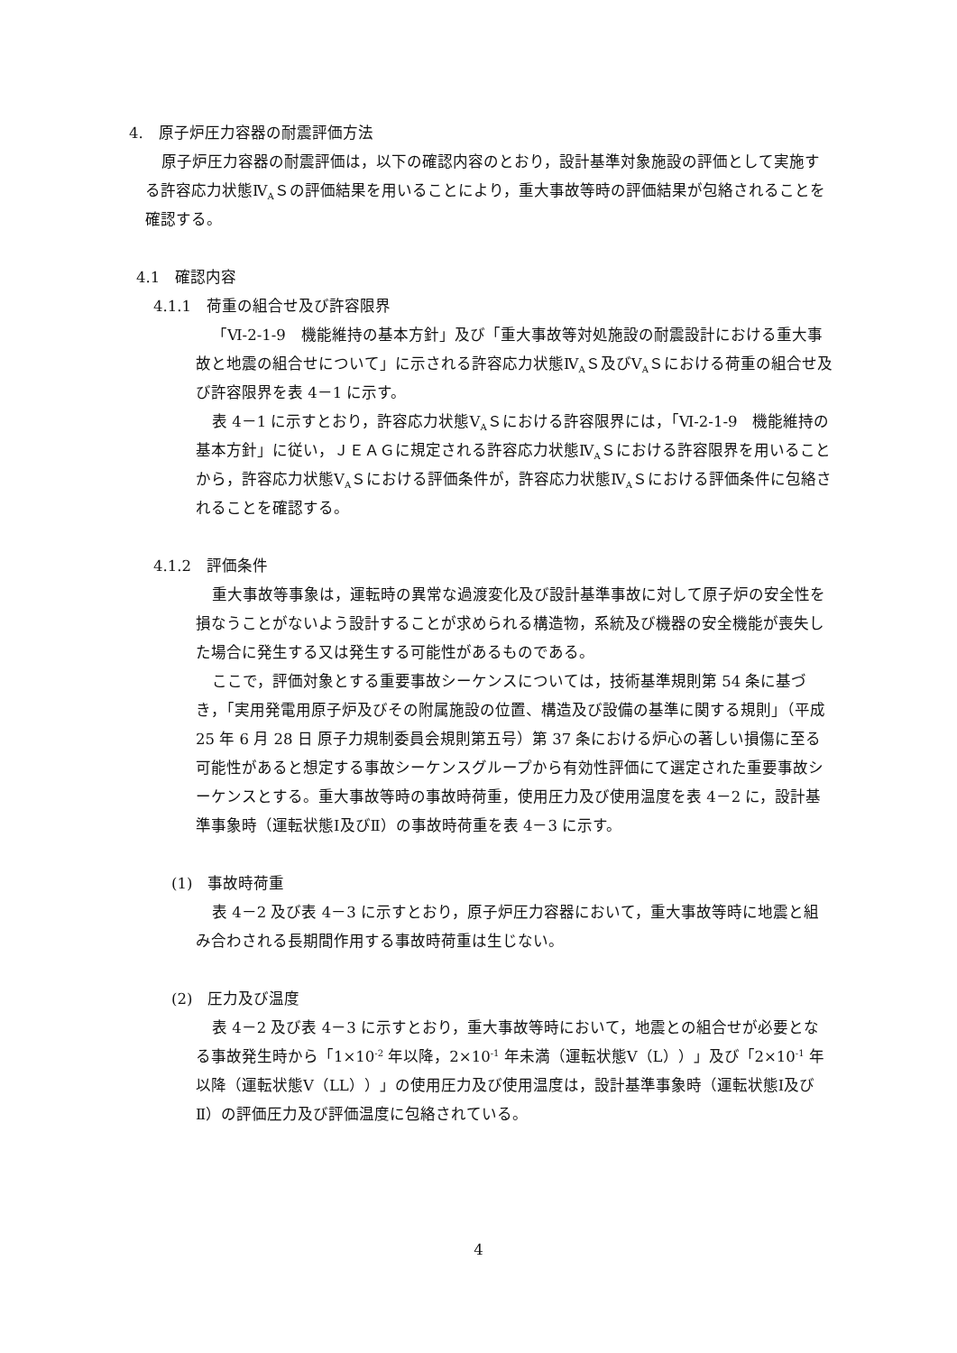4.　原子炉圧力容器の耐震評価方法
原子炉圧力容器の耐震評価は，以下の確認内容のとおり，設計基準対象施設の評価として実施する許容応力状態Ⅳ<sub>A</sub>Ｓの評価結果を用いることにより，重大事故等時の評価結果が包絡されることを確認する。
4.1　確認内容
4.1.1　荷重の組合せ及び許容限界
「Ⅵ-2-1-9　機能維持の基本方針」及び「重大事故等対処施設の耐震設計における重大事故と地震の組合せについて」に示される許容応力状態Ⅳ<sub>A</sub>Ｓ及びⅤ<sub>A</sub>Ｓにおける荷重の組合せ及び許容限界を表 4－1 に示す。
表 4－1 に示すとおり，許容応力状態Ⅴ<sub>A</sub>Ｓにおける許容限界には，「Ⅵ-2-1-9　機能維持の基本方針」に従い，ＪＥＡＧに規定される許容応力状態Ⅳ<sub>A</sub>Ｓにおける許容限界を用いることから，許容応力状態Ⅴ<sub>A</sub>Ｓにおける評価条件が，許容応力状態Ⅳ<sub>A</sub>Ｓにおける評価条件に包絡されることを確認する。
4.1.2　評価条件
重大事故等事象は，運転時の異常な過渡変化及び設計基準事故に対して原子炉の安全性を損なうことがないよう設計することが求められる構造物，系統及び機器の安全機能が喪失した場合に発生する又は発生する可能性があるものである。
ここで，評価対象とする重要事故シーケンスについては，技術基準規則第 54 条に基づき，「実用発電用原子炉及びその附属施設の位置、構造及び設備の基準に関する規則」（平成 25 年 6 月 28 日 原子力規制委員会規則第五号）第 37 条における炉心の著しい損傷に至る可能性があると想定する事故シーケンスグループから有効性評価にて選定された重要事故シーケンスとする。重大事故等時の事故時荷重，使用圧力及び使用温度を表 4－2 に，設計基準事象時（運転状態Ⅰ及びⅡ）の事故時荷重を表 4－3 に示す。
(1)　事故時荷重
表 4－2 及び表 4－3 に示すとおり，原子炉圧力容器において，重大事故等時に地震と組み合わされる長期間作用する事故時荷重は生じない。
(2)　圧力及び温度
表 4－2 及び表 4－3 に示すとおり，重大事故等時において，地震との組合せが必要となる事故発生時から「1×10<sup>-2</sup> 年以降，2×10<sup>-1</sup> 年未満（運転状態Ⅴ（L））」及び「2×10<sup>-1</sup> 年以降（運転状態Ⅴ（LL））」の使用圧力及び使用温度は，設計基準事象時（運転状態Ⅰ及びⅡ）の評価圧力及び評価温度に包絡されている。
4